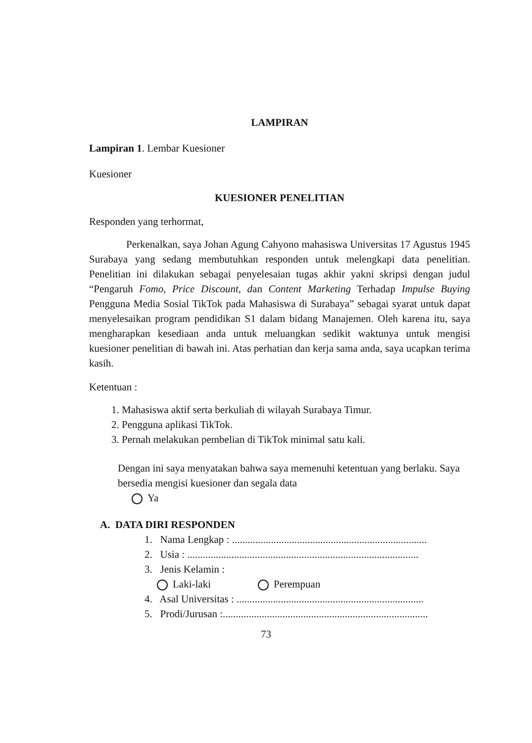LAMPIRAN
Lampiran 1. Lembar Kuesioner
Kuesioner
KUESIONER PENELITIAN
Responden yang terhormat,
Perkenalkan, saya Johan Agung Cahyono mahasiswa Universitas 17 Agustus 1945 Surabaya yang sedang membutuhkan responden untuk melengkapi data penelitian. Penelitian ini dilakukan sebagai penyelesaian tugas akhir yakni skripsi dengan judul “Pengaruh Fomo, Price Discount, dan Content Marketing Terhadap Impulse Buying Pengguna Media Sosial TikTok pada Mahasiswa di Surabaya” sebagai syarat untuk dapat menyelesaikan program pendidikan S1 dalam bidang Manajemen. Oleh karena itu, saya mengharapkan kesediaan anda untuk meluangkan sedikit waktunya untuk mengisi kuesioner penelitian di bawah ini. Atas perhatian dan kerja sama anda, saya ucapkan terima kasih.
Ketentuan :
1. Mahasiswa aktif serta berkuliah di wilayah Surabaya Timur.
2. Pengguna aplikasi TikTok.
3. Pernah melakukan pembelian di TikTok minimal satu kali.
Dengan ini saya menyatakan bahwa saya memenuhi ketentuan yang berlaku. Saya bersedia mengisi kuesioner dan segala data
Ya
A. DATA DIRI RESPONDEN
1. Nama Lengkap : ...........................................................................
2. Usia : .........................................................................................
3. Jenis Kelamin :
Laki-laki Perempuan
4. Asal Universitas : ........................................................................
5. Prodi/Jurusan :...............................................................................
73